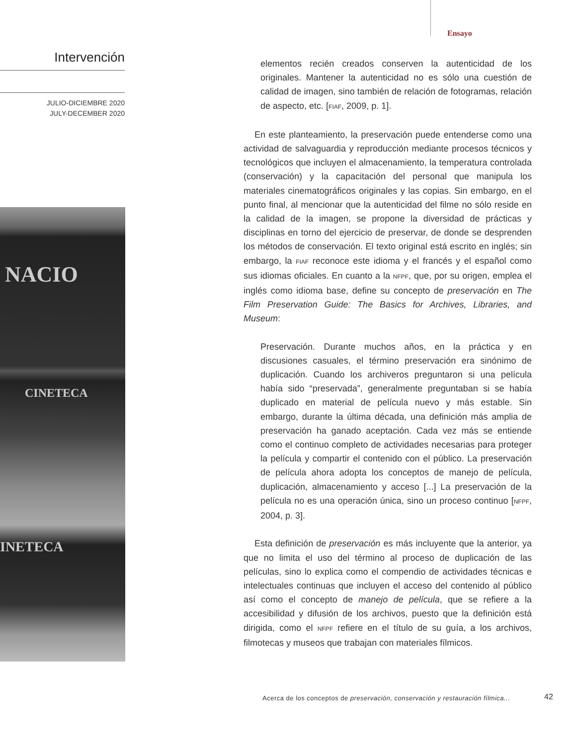Ensayo
Intervención
JULIO-DICIEMBRE 2020
JULY-DECEMBER 2020
NACIO
CINETECA
INETECA
elementos recién creados conserven la autenticidad de los originales. Mantener la autenticidad no es sólo una cuestión de calidad de imagen, sino también de relación de fotogramas, relación de aspecto, etc. [FIAF, 2009, p. 1].
En este planteamiento, la preservación puede entenderse como una actividad de salvaguardia y reproducción mediante procesos técnicos y tecnológicos que incluyen el almacenamiento, la temperatura controlada (conservación) y la capacitación del personal que manipula los materiales cinematográficos originales y las copias. Sin embargo, en el punto final, al mencionar que la autenticidad del filme no sólo reside en la calidad de la imagen, se propone la diversidad de prácticas y disciplinas en torno del ejercicio de preservar, de donde se desprenden los métodos de conservación. El texto original está escrito en inglés; sin embargo, la FIAF reconoce este idioma y el francés y el español como sus idiomas oficiales. En cuanto a la NFPF, que, por su origen, emplea el inglés como idioma base, define su concepto de preservación en The Film Preservation Guide: The Basics for Archives, Libraries, and Museum:
Preservación. Durante muchos años, en la práctica y en discusiones casuales, el término preservación era sinónimo de duplicación. Cuando los archiveros preguntaron si una película había sido “preservada”, generalmente preguntaban si se había duplicado en material de película nuevo y más estable. Sin embargo, durante la última década, una definición más amplia de preservación ha ganado aceptación. Cada vez más se entiende como el continuo completo de actividades necesarias para proteger la película y compartir el contenido con el público. La preservación de película ahora adopta los conceptos de manejo de película, duplicación, almacenamiento y acceso [...] La preservación de la película no es una operación única, sino un proceso continuo [NFPF, 2004, p. 3].
Esta definición de preservación es más incluyente que la anterior, ya que no limita el uso del término al proceso de duplicación de las películas, sino lo explica como el compendio de actividades técnicas e intelectuales continuas que incluyen el acceso del contenido al público así como el concepto de manejo de película, que se refiere a la accesibilidad y difusión de los archivos, puesto que la definición está dirigida, como el NFPF refiere en el título de su guía, a los archivos, filmotecas y museos que trabajan con materiales fílmicos.
Acerca de los conceptos de preservación, conservación y restauración fílmica...
42